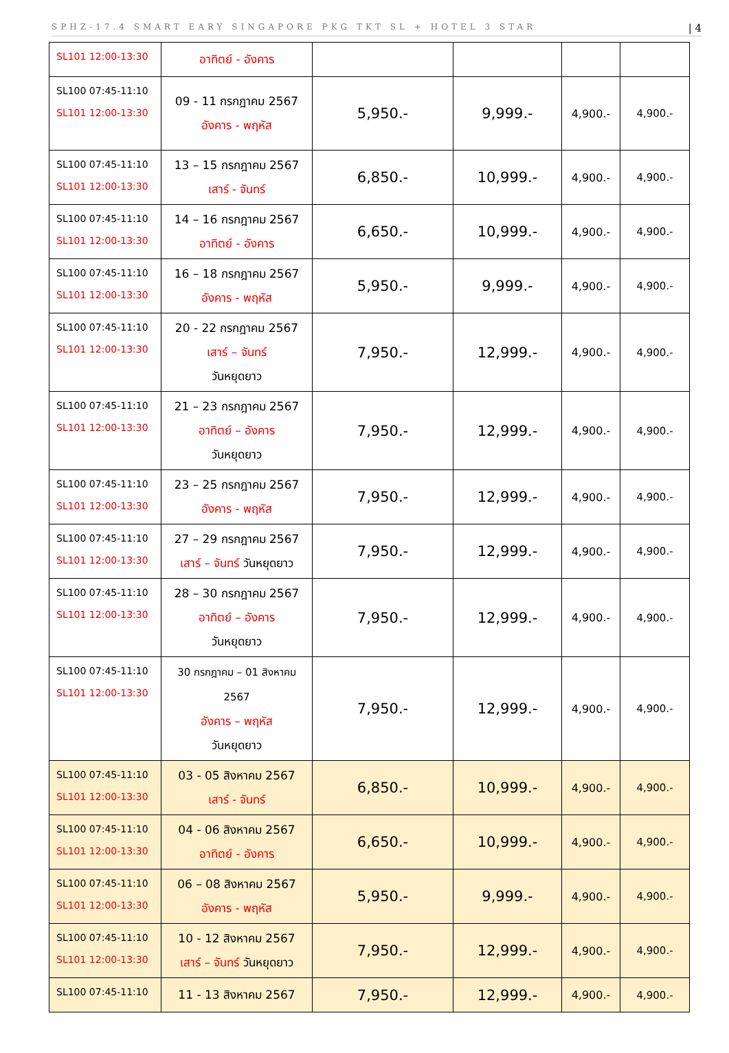SPHZ-17.4 SMART EARY SINGAPORE PKG TKT SL + HOTEL 3 STAR | 4
| SL101 12:00-13:30 | อาทิตย์ - อังคาร | | | | |
| SL100 07:45-11:10 SL101 12:00-13:30 | 09 - 11 กรกฎาคม 2567 อังคาร - พฤหัส | 5,950.- | 9,999.- | 4,900.- | 4,900.- |
| SL100 07:45-11:10 SL101 12:00-13:30 | 13 – 15 กรกฎาคม 2567 เสาร์ - จันทร์ | 6,850.- | 10,999.- | 4,900.- | 4,900.- |
| SL100 07:45-11:10 SL101 12:00-13:30 | 14 – 16 กรกฎาคม 2567 อาทิตย์ - อังคาร | 6,650.- | 10,999.- | 4,900.- | 4,900.- |
| SL100 07:45-11:10 SL101 12:00-13:30 | 16 – 18 กรกฎาคม 2567 อังคาร - พฤหัส | 5,950.- | 9,999.- | 4,900.- | 4,900.- |
| SL100 07:45-11:10 SL101 12:00-13:30 | 20 - 22 กรกฎาคม 2567 เสาร์ – จันทร์ วันหยุดยาว | 7,950.- | 12,999.- | 4,900.- | 4,900.- |
| SL100 07:45-11:10 SL101 12:00-13:30 | 21 – 23 กรกฎาคม 2567 อาทิตย์ – อังคาร วันหยุดยาว | 7,950.- | 12,999.- | 4,900.- | 4,900.- |
| SL100 07:45-11:10 SL101 12:00-13:30 | 23 – 25 กรกฎาคม 2567 อังคาร - พฤหัส | 7,950.- | 12,999.- | 4,900.- | 4,900.- |
| SL100 07:45-11:10 SL101 12:00-13:30 | 27 – 29 กรกฎาคม 2567 เสาร์ – จันทร์ วันหยุดยาว | 7,950.- | 12,999.- | 4,900.- | 4,900.- |
| SL100 07:45-11:10 SL101 12:00-13:30 | 28 – 30 กรกฎาคม 2567 อาทิตย์ – อังคาร วันหยุดยาว | 7,950.- | 12,999.- | 4,900.- | 4,900.- |
| SL100 07:45-11:10 SL101 12:00-13:30 | 30 กรกฎาคม – 01 สิงหาคม 2567 อังคาร – พฤหัส วันหยุดยาว | 7,950.- | 12,999.- | 4,900.- | 4,900.- |
| SL100 07:45-11:10 SL101 12:00-13:30 | 03 - 05 สิงหาคม 2567 เสาร์ - จันทร์ | 6,850.- | 10,999.- | 4,900.- | 4,900.- |
| SL100 07:45-11:10 SL101 12:00-13:30 | 04 - 06 สิงหาคม 2567 อาทิตย์ - อังคาร | 6,650.- | 10,999.- | 4,900.- | 4,900.- |
| SL100 07:45-11:10 SL101 12:00-13:30 | 06 – 08 สิงหาคม 2567 อังคาร - พฤหัส | 5,950.- | 9,999.- | 4,900.- | 4,900.- |
| SL100 07:45-11:10 SL101 12:00-13:30 | 10 - 12 สิงหาคม 2567 เสาร์ – จันทร์ วันหยุดยาว | 7,950.- | 12,999.- | 4,900.- | 4,900.- |
| SL100 07:45-11:10 | 11 - 13 สิงหาคม 2567 | 7,950.- | 12,999.- | 4,900.- | 4,900.- |